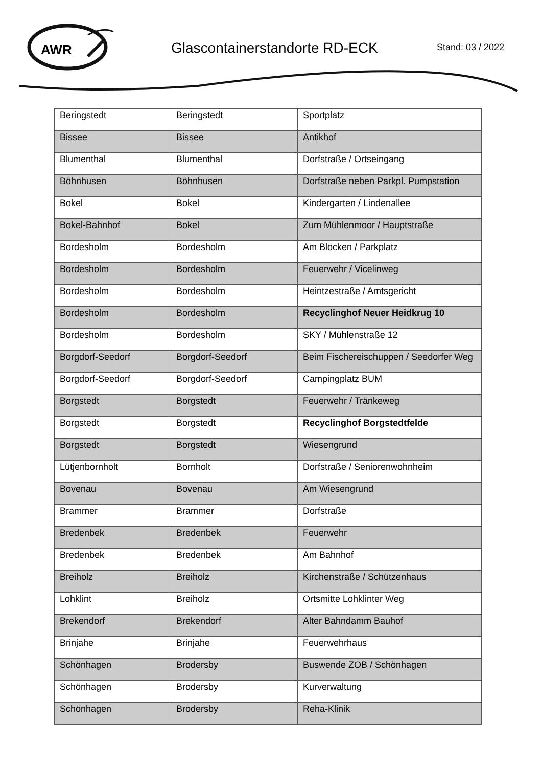AWR
Glascontainerstandorte RD-ECK Stand: 03 / 2022
| Beringstedt | Beringstedt | Sportplatz |
| Bissee | Bissee | Antikhof |
| Blumenthal | Blumenthal | Dorfstraße / Ortseingang |
| Böhnhusen | Böhnhusen | Dorfstraße neben Parkpl. Pumpstation |
| Bokel | Bokel | Kindergarten / Lindenallee |
| Bokel-Bahnhof | Bokel | Zum Mühlenmoor / Hauptstraße |
| Bordesholm | Bordesholm | Am Blöcken / Parkplatz |
| Bordesholm | Bordesholm | Feuerwehr / Vicelinweg |
| Bordesholm | Bordesholm | Heintzestraße / Amtsgericht |
| Bordesholm | Bordesholm | Recyclinghof Neuer Heidkrug 10 |
| Bordesholm | Bordesholm | SKY / Mühlenstraße 12 |
| Borgdorf-Seedorf | Borgdorf-Seedorf | Beim Fischereischuppen / Seedorfer Weg |
| Borgdorf-Seedorf | Borgdorf-Seedorf | Campingplatz BUM |
| Borgstedt | Borgstedt | Feuerwehr / Tränkeweg |
| Borgstedt | Borgstedt | Recyclinghof Borgstedtfelde |
| Borgstedt | Borgstedt | Wiesengrund |
| Lütjenbornholt | Bornholt | Dorfstraße / Seniorenwohnheim |
| Bovenau | Bovenau | Am Wiesengrund |
| Brammer | Brammer | Dorfstraße |
| Bredenbek | Bredenbek | Feuerwehr |
| Bredenbek | Bredenbek | Am Bahnhof |
| Breiholz | Breiholz | Kirchenstraße / Schützenhaus |
| Lohklint | Breiholz | Ortsmitte Lohklinter Weg |
| Brekendorf | Brekendorf | Alter Bahndamm Bauhof |
| Brinjahe | Brinjahe | Feuerwehrhaus |
| Schönhagen | Brodersby | Buswende ZOB / Schönhagen |
| Schönhagen | Brodersby | Kurverwaltung |
| Schönhagen | Brodersby | Reha-Klinik |